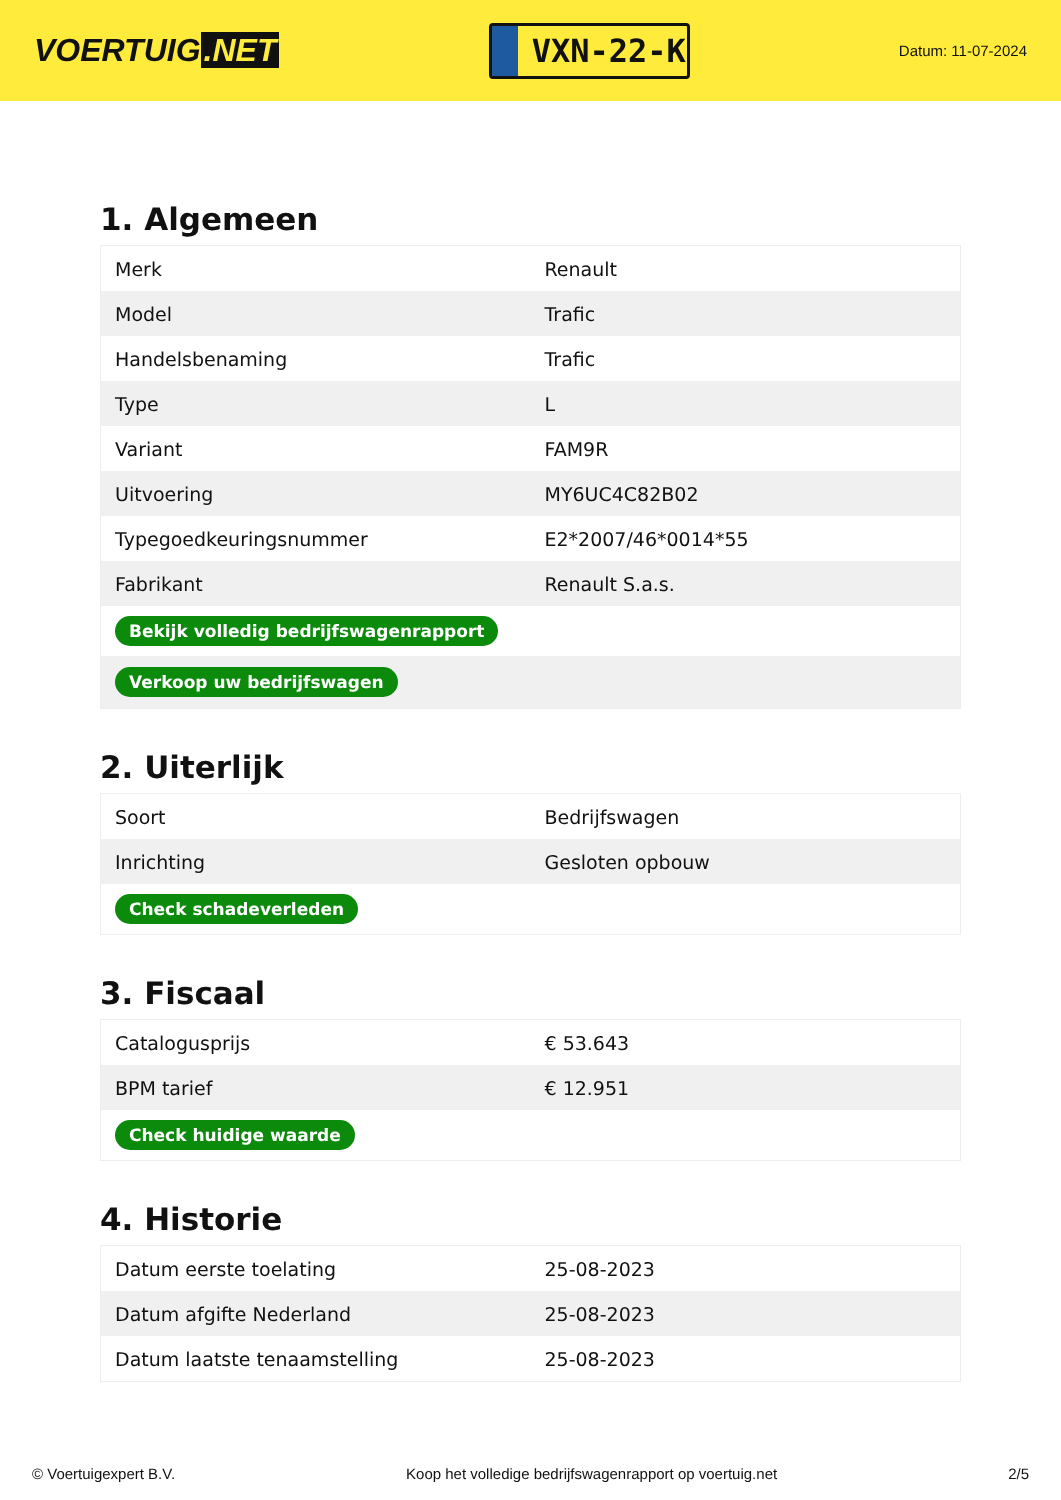VOERTUIG.NET
VXN-22-K
Datum: 11-07-2024
1. Algemeen
| Merk | Renault |
| Model | Trafic |
| Handelsbenaming | Trafic |
| Type | L |
| Variant | FAM9R |
| Uitvoering | MY6UC4C82B02 |
| Typegoedkeuringsnummer | E2*2007/46*0014*55 |
| Fabrikant | Renault S.a.s. |
| Bekijk volledig bedrijfswagenrapport | |
| Verkoop uw bedrijfswagen | |
2. Uiterlijk
| Soort | Bedrijfswagen |
| Inrichting | Gesloten opbouw |
| Check schadeverleden | |
3. Fiscaal
| Catalogusprijs | € 53.643 |
| BPM tarief | € 12.951 |
| Check huidige waarde | |
4. Historie
| Datum eerste toelating | 25-08-2023 |
| Datum afgifte Nederland | 25-08-2023 |
| Datum laatste tenaamstelling | 25-08-2023 |
© Voertuigexpert B.V. Koop het volledige bedrijfswagenrapport op voertuig.net 2/5